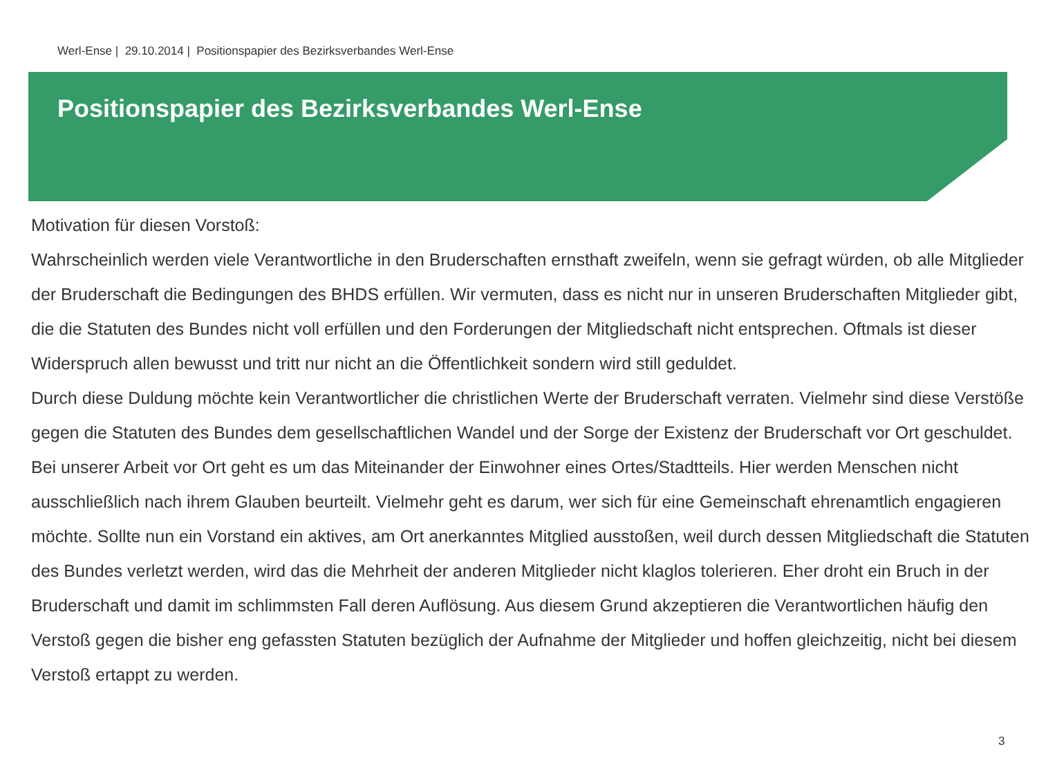Werl-Ense | 29.10.2014 | Positionspapier des Bezirksverbandes Werl-Ense
Positionspapier des Bezirksverbandes Werl-Ense
Motivation für diesen Vorstoß:
Wahrscheinlich werden viele Verantwortliche in den Bruderschaften ernsthaft zweifeln, wenn sie gefragt würden, ob alle Mitglieder der Bruderschaft die Bedingungen des BHDS erfüllen. Wir vermuten, dass es nicht nur in unseren Bruderschaften Mitglieder gibt, die die Statuten des Bundes nicht voll erfüllen und den Forderungen der Mitgliedschaft nicht entsprechen. Oftmals ist dieser Widerspruch allen bewusst und tritt nur nicht an die Öffentlichkeit sondern wird still geduldet.
Durch diese Duldung möchte kein Verantwortlicher die christlichen Werte der Bruderschaft verraten. Vielmehr sind diese Verstöße gegen die Statuten des Bundes dem gesellschaftlichen Wandel und der Sorge der Existenz der Bruderschaft vor Ort geschuldet.
Bei unserer Arbeit vor Ort geht es um das Miteinander der Einwohner eines Ortes/Stadtteils. Hier werden Menschen nicht ausschließlich nach ihrem Glauben beurteilt. Vielmehr geht es darum, wer sich für eine Gemeinschaft ehrenamtlich engagieren möchte. Sollte nun ein Vorstand ein aktives, am Ort anerkanntes Mitglied ausstoßen, weil durch dessen Mitgliedschaft die Statuten des Bundes verletzt werden, wird das die Mehrheit der anderen Mitglieder nicht klaglos tolerieren. Eher droht ein Bruch in der Bruderschaft und damit im schlimmsten Fall deren Auflösung. Aus diesem Grund akzeptieren die Verantwortlichen häufig den Verstoß gegen die bisher eng gefassten Statuten bezüglich der Aufnahme der Mitglieder und hoffen gleichzeitig, nicht bei diesem Verstoß ertappt zu werden.
3